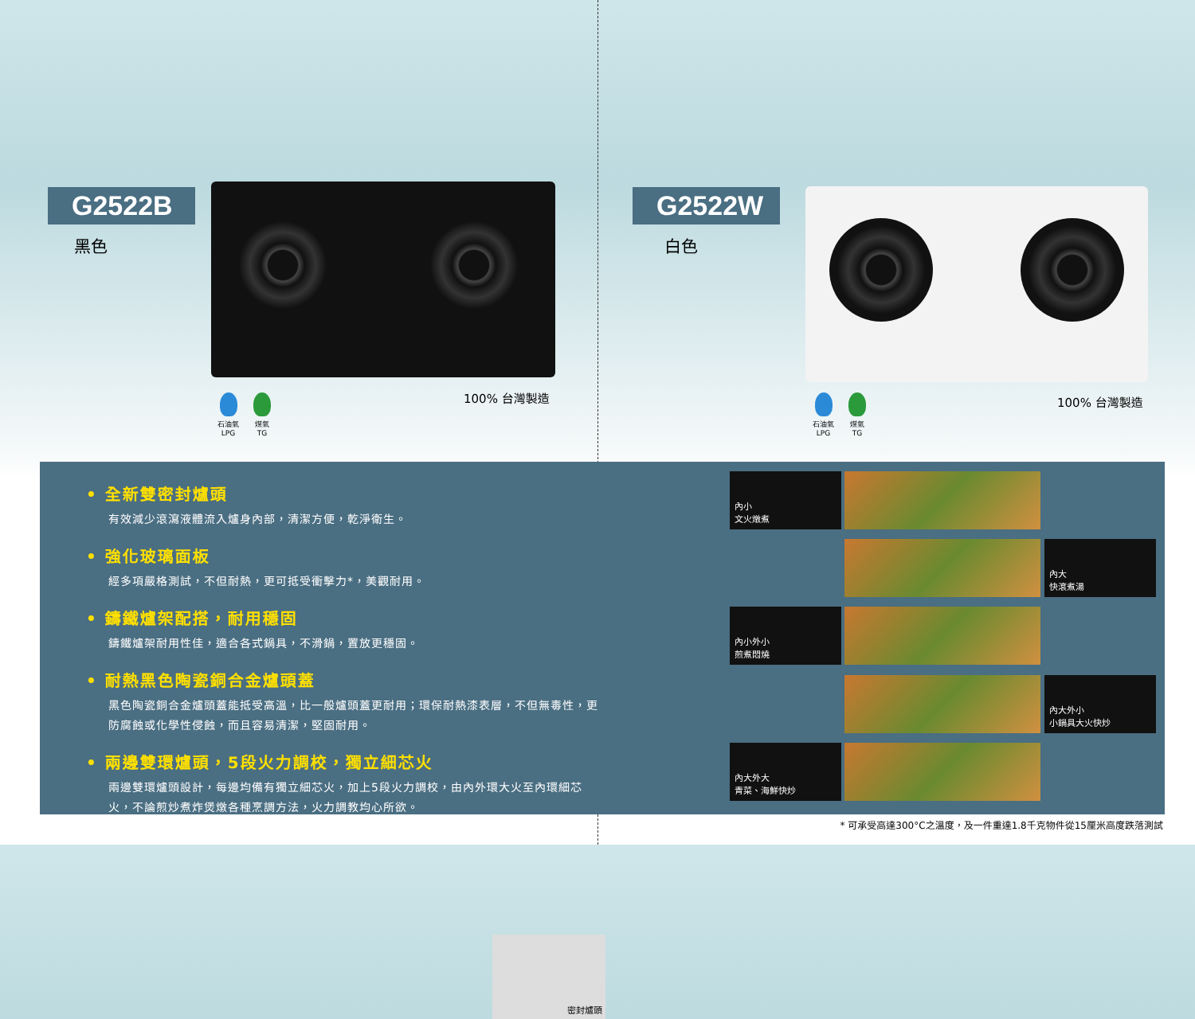G2522B
黑色
100% 台灣製造
石油氣
LPG
煤氣
TG
G2522W
白色
100% 台灣製造
石油氣
LPG
煤氣
TG
• 全新雙密封爐頭
有效減少滾瀉液體流入爐身內部，清潔方便，乾淨衛生。
密封爐頭
• 強化玻璃面板
經多項嚴格測試，不但耐熱，更可抵受衝擊力*，美觀耐用。
• 鑄鐵爐架配搭，耐用穩固
鑄鐵爐架耐用性佳，適合各式鍋具，不滑鍋，置放更穩固。
• 耐熱黑色陶瓷銅合金爐頭蓋
黑色陶瓷銅合金爐頭蓋能抵受高溫，比一般爐頭蓋更耐用；環保耐熱漆表層，不但無毒性，更防腐蝕或化學性侵蝕，而且容易清潔，堅固耐用。
• 兩邊雙環爐頭，5段火力調校，獨立細芯火
兩邊雙環爐頭設計，每邊均備有獨立細芯火，加上5段火力調校，由內外環大火至內環細芯火，不論煎炒煮炸煲燉各種烹調方法，火力調教均心所欲。
內小
文火燉煮
內大
快滾煮湯
內小外小
煎煮悶燒
內大外小
小鍋具大火快炒
內大外大
青菜、海鮮快炒
* 可承受高達300°C之溫度，及一件重達1.8千克物件從15厘米高度跌落測試